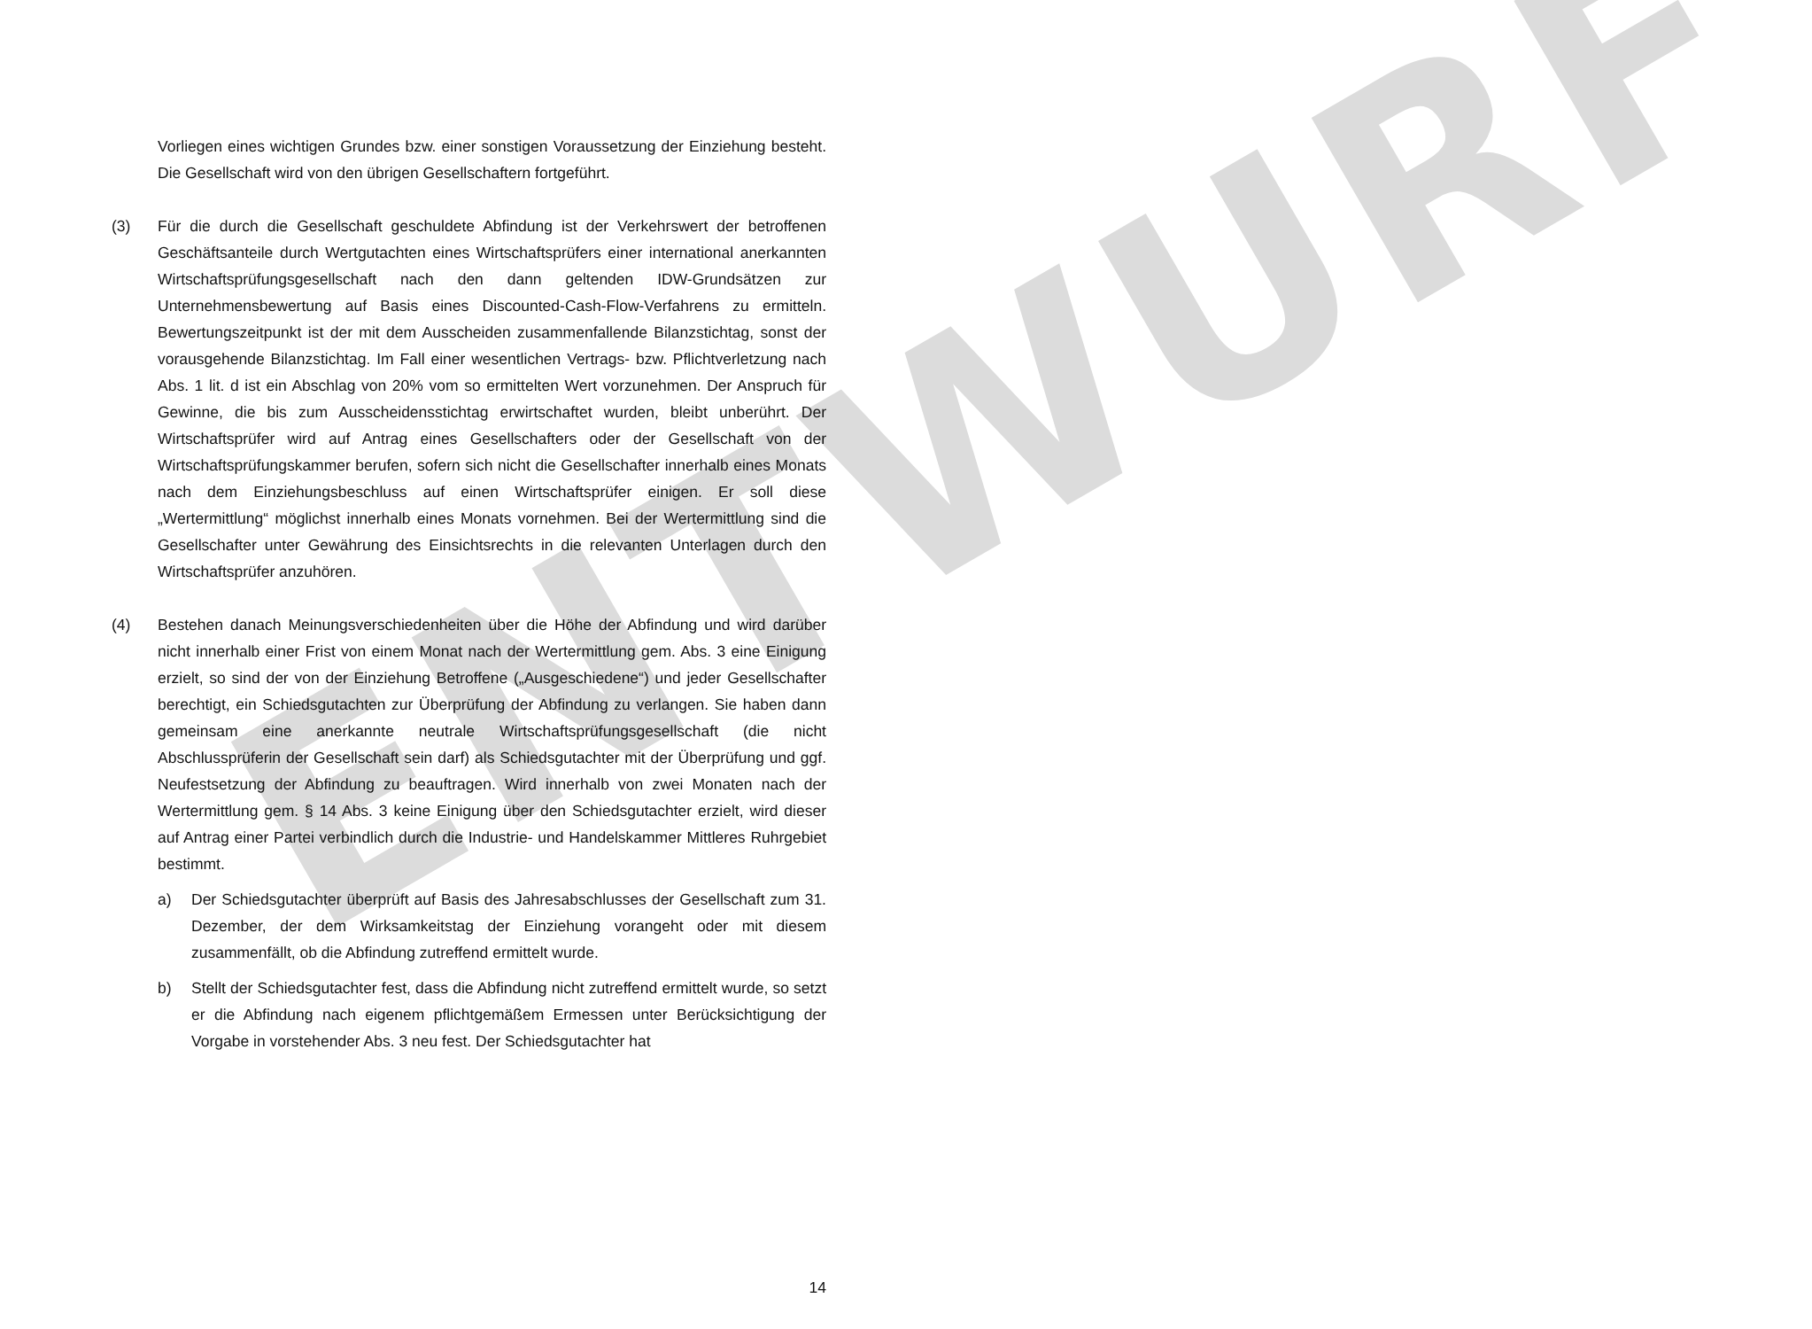ENTWURF
Vorliegen eines wichtigen Grundes bzw. einer sonstigen Voraussetzung der Einziehung besteht. Die Gesellschaft wird von den übrigen Gesellschaftern fortgeführt.
(3) Für die durch die Gesellschaft geschuldete Abfindung ist der Verkehrswert der betroffenen Geschäftsanteile durch Wertgutachten eines Wirtschaftsprüfers einer international anerkannten Wirtschaftsprüfungsgesellschaft nach den dann geltenden IDW-Grundsätzen zur Unternehmensbewertung auf Basis eines Discounted-Cash-Flow-Verfahrens zu ermitteln. Bewertungszeitpunkt ist der mit dem Ausscheiden zusammenfallende Bilanzstichtag, sonst der vorausgehende Bilanzstichtag. Im Fall einer wesentlichen Vertrags- bzw. Pflichtverletzung nach Abs. 1 lit. d ist ein Abschlag von 20% vom so ermittelten Wert vorzunehmen. Der Anspruch für Gewinne, die bis zum Ausscheidensstichtag erwirtschaftet wurden, bleibt unberührt. Der Wirtschaftsprüfer wird auf Antrag eines Gesellschafters oder der Gesellschaft von der Wirtschaftsprüfungskammer berufen, sofern sich nicht die Gesellschafter innerhalb eines Monats nach dem Einziehungsbeschluss auf einen Wirtschaftsprüfer einigen. Er soll diese „Wertermittlung“ möglichst innerhalb eines Monats vornehmen. Bei der Wertermittlung sind die Gesellschafter unter Gewährung des Einsichtsrechts in die relevanten Unterlagen durch den Wirtschaftsprüfer anzuhören.
(4) Bestehen danach Meinungsverschiedenheiten über die Höhe der Abfindung und wird darüber nicht innerhalb einer Frist von einem Monat nach der Wertermittlung gem. Abs. 3 eine Einigung erzielt, so sind der von der Einziehung Betroffene („Ausgeschiedene“) und jeder Gesellschafter berechtigt, ein Schiedsgutachten zur Überprüfung der Abfindung zu verlangen. Sie haben dann gemeinsam eine anerkannte neutrale Wirtschaftsprüfungsgesellschaft (die nicht Abschlussprüferin der Gesellschaft sein darf) als Schiedsgutachter mit der Überprüfung und ggf. Neufestsetzung der Abfindung zu beauftragen. Wird innerhalb von zwei Monaten nach der Wertermittlung gem. § 14 Abs. 3 keine Einigung über den Schiedsgutachter erzielt, wird dieser auf Antrag einer Partei verbindlich durch die Industrie- und Handelskammer Mittleres Ruhrgebiet bestimmt.
a) Der Schiedsgutachter überprüft auf Basis des Jahresabschlusses der Gesellschaft zum 31. Dezember, der dem Wirksamkeitstag der Einziehung vorangeht oder mit diesem zusammenfällt, ob die Abfindung zutreffend ermittelt wurde.
b) Stellt der Schiedsgutachter fest, dass die Abfindung nicht zutreffend ermittelt wurde, so setzt er die Abfindung nach eigenem pflichtgemäßem Ermessen unter Berücksichtigung der Vorgabe in vorstehender Abs. 3 neu fest. Der Schiedsgutachter hat
14